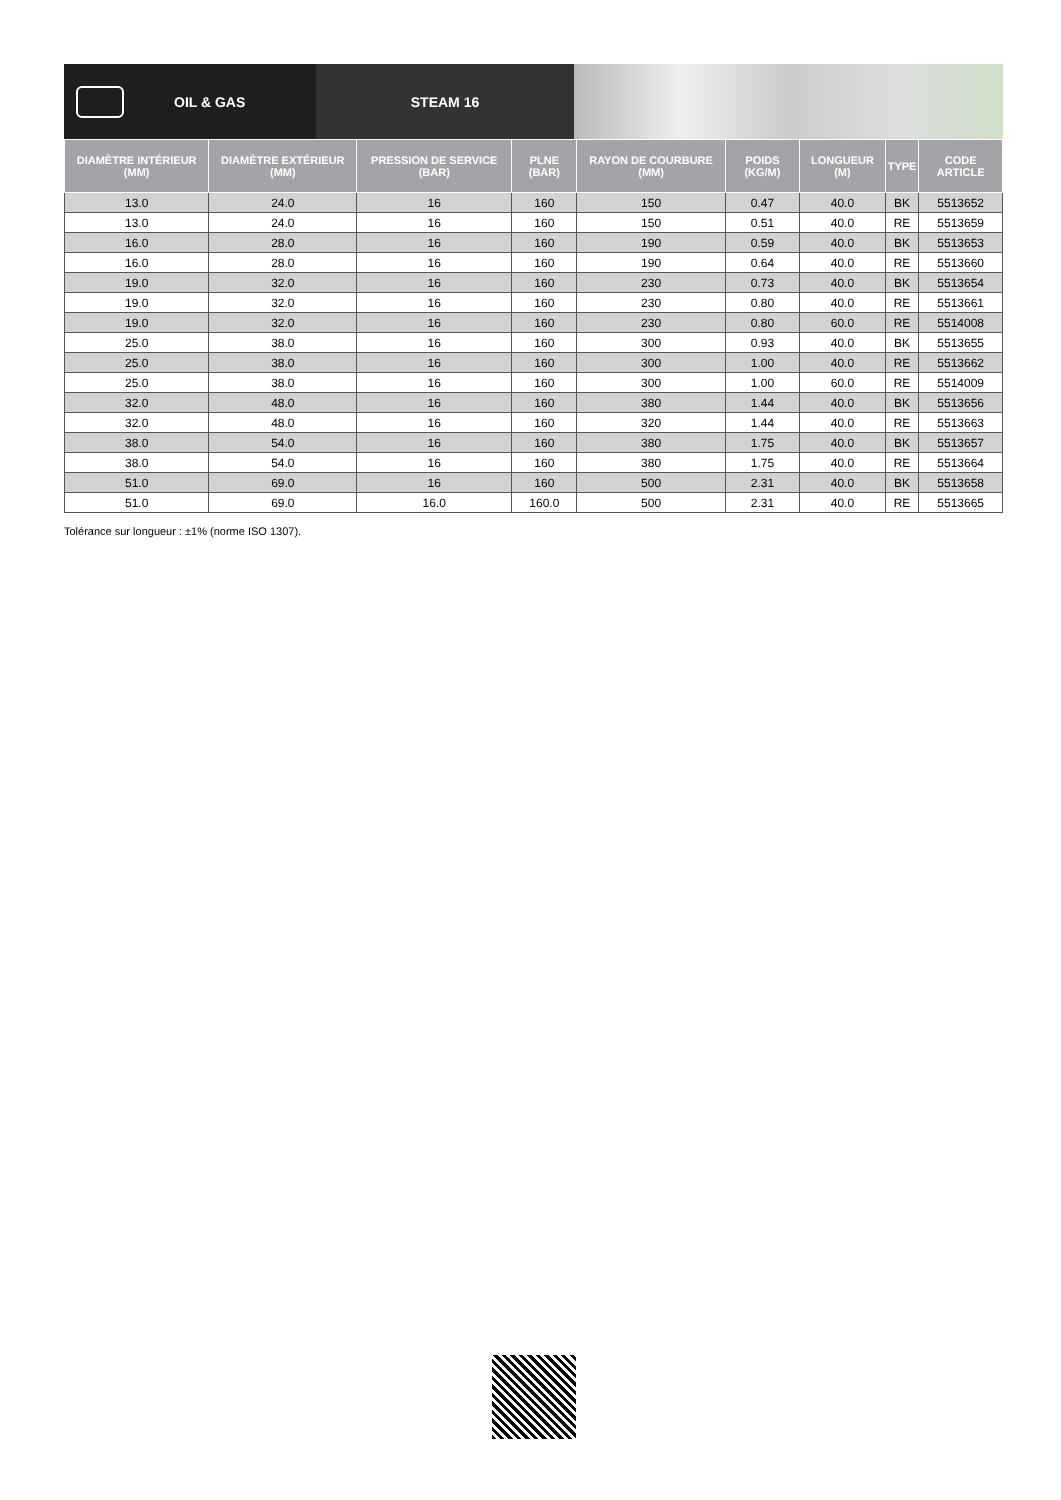OIL & GAS STEAM 16
| DIAMÈTRE INTÉRIEUR (MM) | DIAMÈTRE EXTÉRIEUR (MM) | PRESSION DE SERVICE (BAR) | PLNE (BAR) | RAYON DE COURBURE (MM) | POIDS (KG/M) | LONGUEUR (M) | TYPE | CODE ARTICLE |
| --- | --- | --- | --- | --- | --- | --- | --- | --- |
| 13.0 | 24.0 | 16 | 160 | 150 | 0.47 | 40.0 | BK | 5513652 |
| 13.0 | 24.0 | 16 | 160 | 150 | 0.51 | 40.0 | RE | 5513659 |
| 16.0 | 28.0 | 16 | 160 | 190 | 0.59 | 40.0 | BK | 5513653 |
| 16.0 | 28.0 | 16 | 160 | 190 | 0.64 | 40.0 | RE | 5513660 |
| 19.0 | 32.0 | 16 | 160 | 230 | 0.73 | 40.0 | BK | 5513654 |
| 19.0 | 32.0 | 16 | 160 | 230 | 0.80 | 40.0 | RE | 5513661 |
| 19.0 | 32.0 | 16 | 160 | 230 | 0.80 | 60.0 | RE | 5514008 |
| 25.0 | 38.0 | 16 | 160 | 300 | 0.93 | 40.0 | BK | 5513655 |
| 25.0 | 38.0 | 16 | 160 | 300 | 1.00 | 40.0 | RE | 5513662 |
| 25.0 | 38.0 | 16 | 160 | 300 | 1.00 | 60.0 | RE | 5514009 |
| 32.0 | 48.0 | 16 | 160 | 380 | 1.44 | 40.0 | BK | 5513656 |
| 32.0 | 48.0 | 16 | 160 | 320 | 1.44 | 40.0 | RE | 5513663 |
| 38.0 | 54.0 | 16 | 160 | 380 | 1.75 | 40.0 | BK | 5513657 |
| 38.0 | 54.0 | 16 | 160 | 380 | 1.75 | 40.0 | RE | 5513664 |
| 51.0 | 69.0 | 16 | 160 | 500 | 2.31 | 40.0 | BK | 5513658 |
| 51.0 | 69.0 | 16.0 | 160.0 | 500 | 2.31 | 40.0 | RE | 5513665 |
Tolérance sur longueur : ±1% (norme ISO 1307).